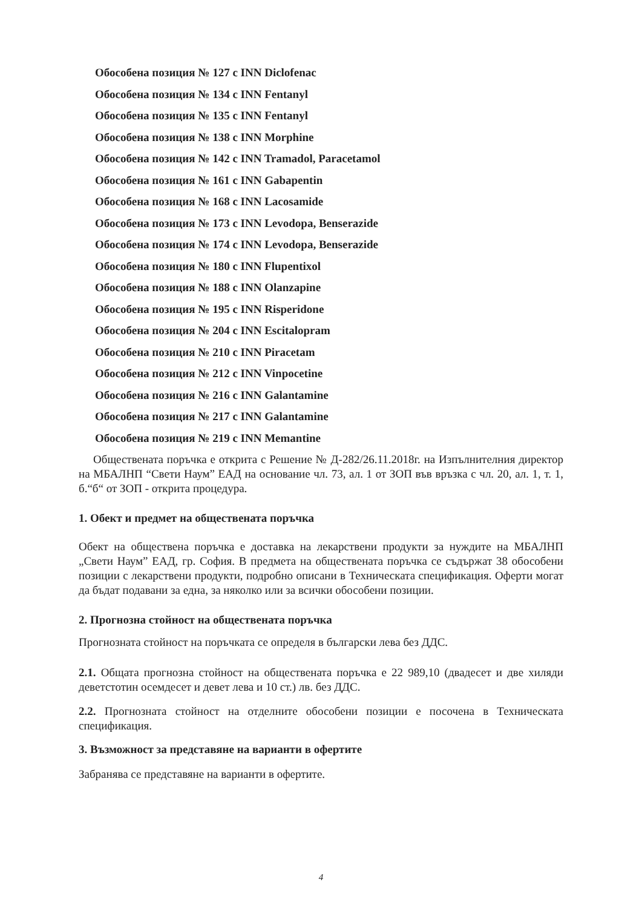Обособена позиция № 127 с INN Diclofenac
Обособена позиция № 134 с INN Fentanyl
Обособена позиция № 135 с INN Fentanyl
Обособена позиция № 138 с INN Morphine
Обособена позиция № 142 с INN Tramadol, Paracetamol
Обособена позиция № 161 с INN Gabapentin
Обособена позиция № 168 с INN Lacosamide
Обособена позиция № 173 с INN Levodopa, Benserazide
Обособена позиция № 174 с INN Levodopa, Benserazide
Обособена позиция № 180 с INN Flupentixol
Обособена позиция № 188 с INN Olanzapine
Обособена позиция № 195 с INN Risperidone
Обособена позиция № 204 с INN Escitalopram
Обособена позиция № 210 с INN Piracetam
Обособена позиция № 212 с INN Vinpocetine
Обособена позиция № 216 с INN Galantamine
Обособена позиция № 217 с INN Galantamine
Обособена позиция № 219 с INN Memantine
Обществената поръчка е открита с Решение № Д-282/26.11.2018г. на Изпълнителния директор на МБАЛНП “Свети Наум” ЕАД на основание чл. 73, ал. 1 от ЗОП във връзка с чл. 20, ал. 1, т. 1, б.“б“ от ЗОП - открита процедура.
1. Обект и предмет на обществената поръчка
Обект на обществена поръчка е доставка на лекарствени продукти за нуждите на МБАЛНП „Свети Наум” ЕАД, гр. София. В предмета на обществената поръчка се съдържат 38 обособени позиции с лекарствени продукти, подробно описани в Техническата спецификация. Оферти могат да бъдат подавани за една, за няколко или за всички обособени позиции.
2. Прогнозна стойност на обществената поръчка
Прогнозната стойност на поръчката се определя в български лева без ДДС.
2.1. Общата прогнозна стойност на обществената поръчка е 22 989,10 (двадесет и две хиляди деветстотин осемдесет и девет лева и 10 ст.) лв. без ДДС.
2.2. Прогнозната стойност на отделните обособени позиции е посочена в Техническата спецификация.
3. Възможност за представяне на варианти в офертите
Забранява се представяне на варианти в офертите.
4